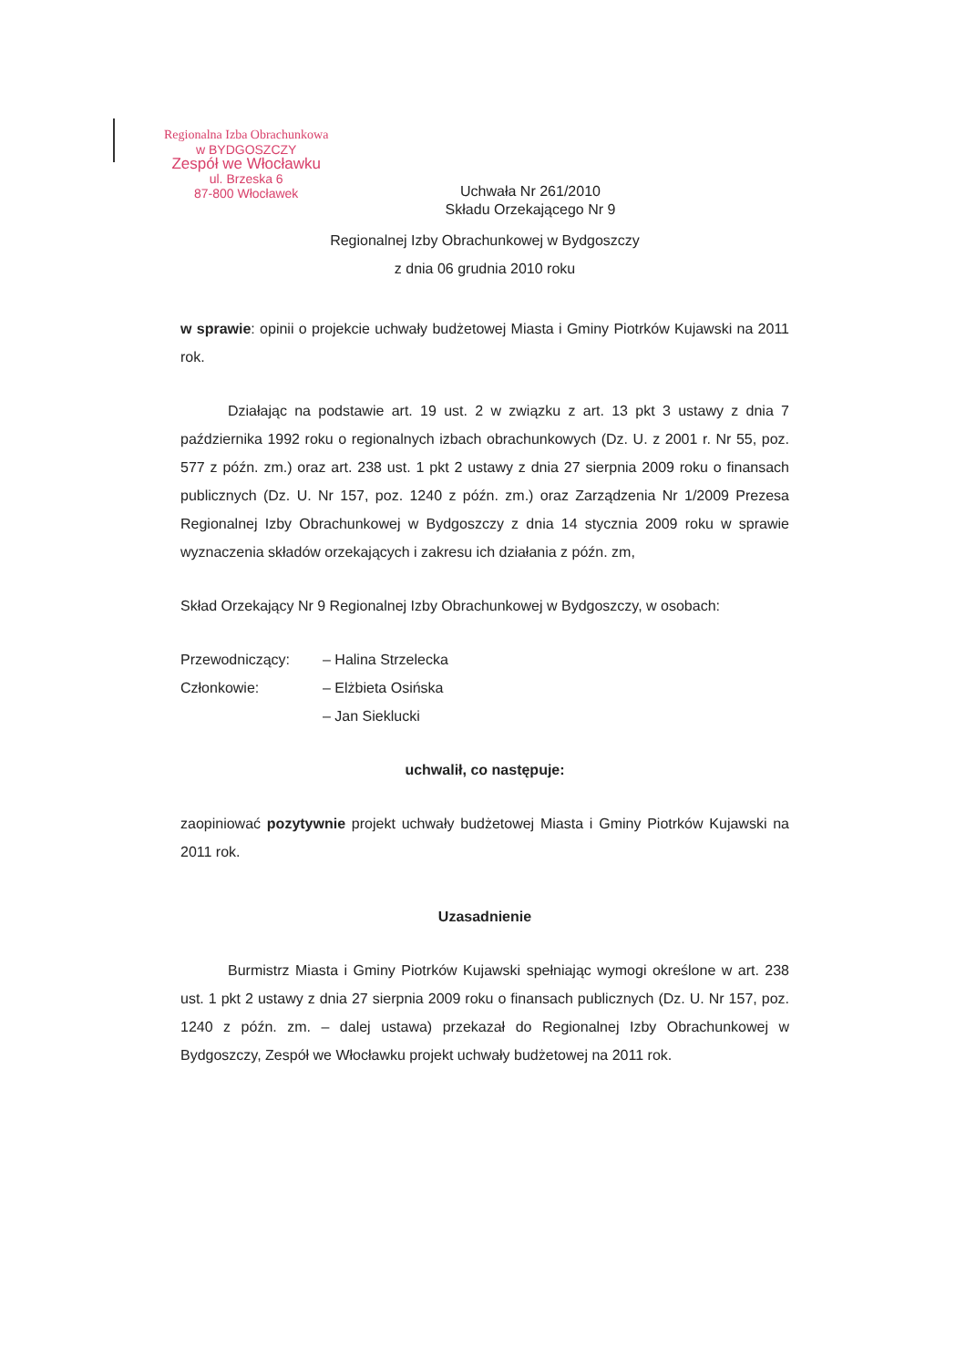Regionalna Izba Obrachunkowa
w BYDGOSZCZY
Zespół we Włocławku
ul. Brzeska 6
87-800 Włocławek
Uchwała Nr 261/2010
Składu Orzekającego Nr 9
Regionalnej Izby Obrachunkowej w Bydgoszczy
z dnia 06 grudnia 2010 roku
w sprawie: opinii o projekcie uchwały budżetowej Miasta i Gminy Piotrków Kujawski na 2011 rok.
Działając na podstawie art. 19 ust. 2 w związku z art. 13 pkt 3 ustawy z dnia 7 października 1992 roku o regionalnych izbach obrachunkowych (Dz. U. z 2001 r. Nr 55, poz. 577 z późn. zm.) oraz art. 238 ust. 1 pkt 2 ustawy z dnia 27 sierpnia 2009 roku o finansach publicznych (Dz. U. Nr 157, poz. 1240 z późn. zm.) oraz Zarządzenia Nr 1/2009 Prezesa Regionalnej Izby Obrachunkowej w Bydgoszczy z dnia 14 stycznia 2009 roku w sprawie wyznaczenia składów orzekających i zakresu ich działania z późn. zm,
Skład Orzekający Nr 9 Regionalnej Izby Obrachunkowej w Bydgoszczy, w osobach:
| Przewodniczący: | – Halina Strzelecka |
| Członkowie: | – Elżbieta Osińska |
| | – Jan Sieklucki |
uchwalił, co następuje:
zaopiniować pozytywnie projekt uchwały budżetowej Miasta i Gminy Piotrków Kujawski na 2011 rok.
Uzasadnienie
Burmistrz Miasta i Gminy Piotrków Kujawski spełniając wymogi określone w art. 238 ust. 1 pkt 2 ustawy z dnia 27 sierpnia 2009 roku o finansach publicznych (Dz. U. Nr 157, poz. 1240 z późn. zm. – dalej ustawa) przekazał do Regionalnej Izby Obrachunkowej w Bydgoszczy, Zespół we Włocławku projekt uchwały budżetowej na 2011 rok.